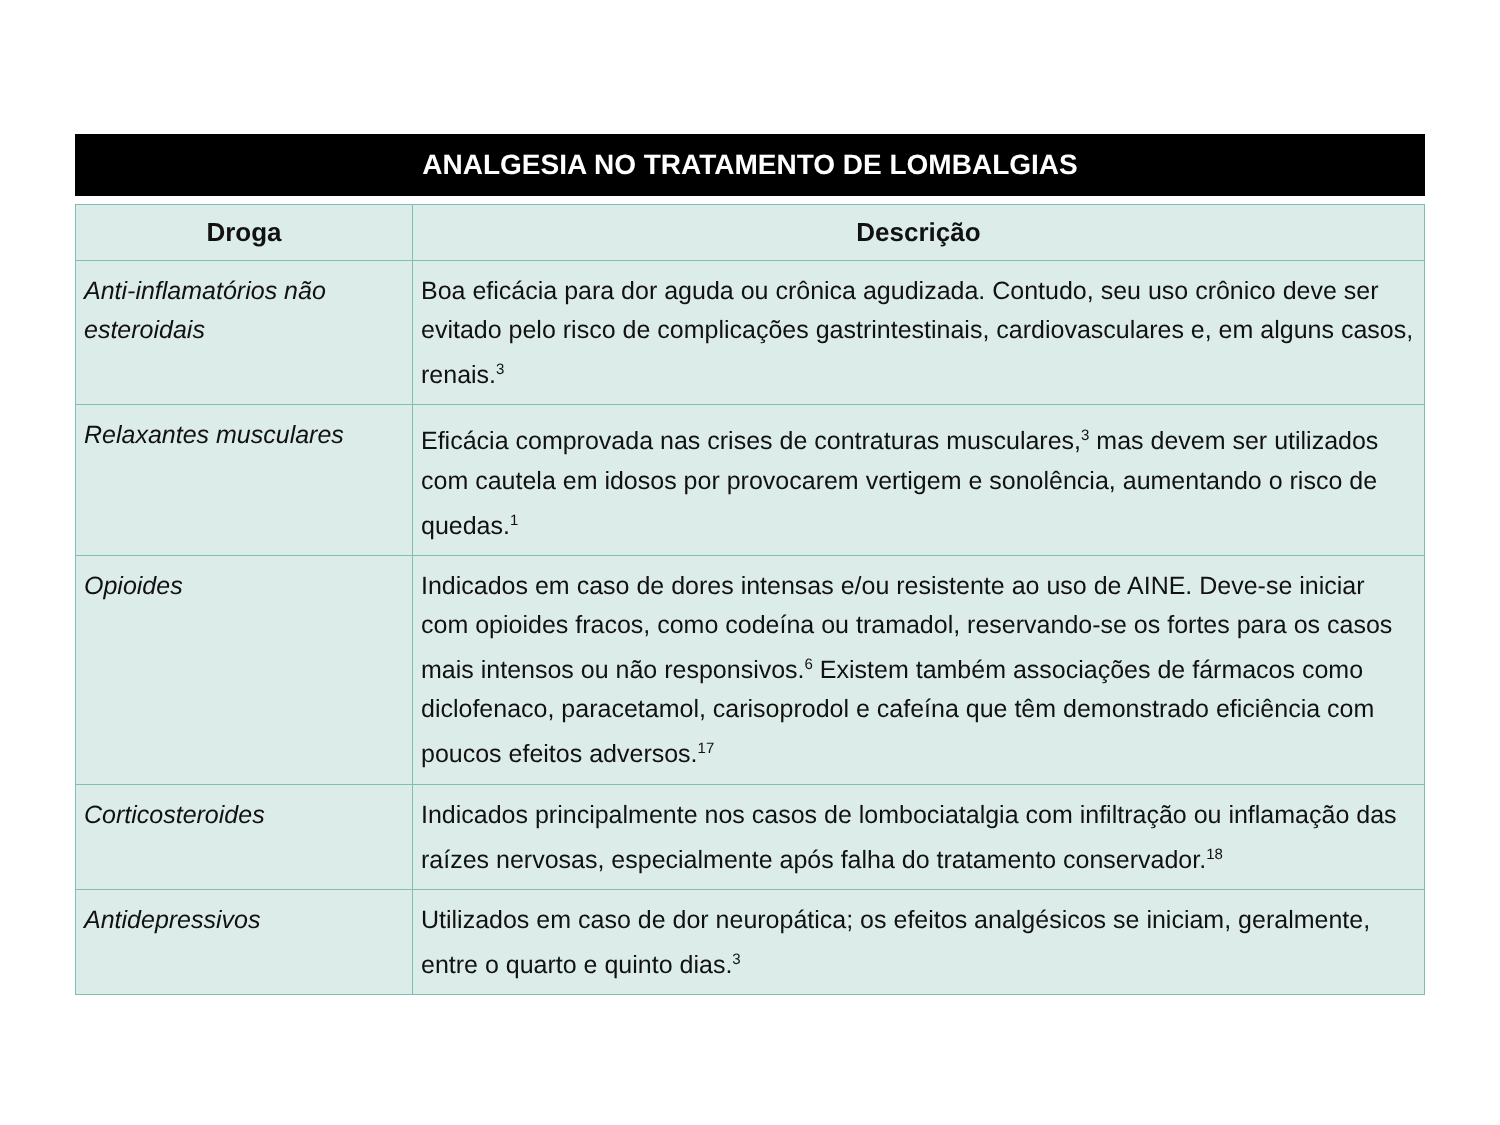ANALGESIA NO TRATAMENTO DE LOMBALGIAS
| Droga | Descrição |
| --- | --- |
| Anti-inflamatórios não esteroidais | Boa eficácia para dor aguda ou crônica agudizada. Contudo, seu uso crônico deve ser evitado pelo risco de complicações gastrintestinais, cardiovasculares e, em alguns casos, renais.<sup>3</sup> |
| Relaxantes musculares | Eficácia comprovada nas crises de contraturas musculares,<sup>3</sup> mas devem ser utilizados com cautela em idosos por provocarem vertigem e sonolência, aumentando o risco de quedas.<sup>1</sup> |
| Opioides | Indicados em caso de dores intensas e/ou resistente ao uso de AINE. Deve-se iniciar com opioides fracos, como codeína ou tramadol, reservando-se os fortes para os casos mais intensos ou não responsivos.<sup>6</sup> Existem também associações de fármacos como diclofenaco, paracetamol, carisoprodol e cafeína que têm demonstrado eficiência com poucos efeitos adversos.<sup>17</sup> |
| Corticosteroides | Indicados principalmente nos casos de lombociatalgia com infiltração ou inflamação das raízes nervosas, especialmente após falha do tratamento conservador.<sup>18</sup> |
| Antidepressivos | Utilizados em caso de dor neuropática; os efeitos analgésicos se iniciam, geralmente, entre o quarto e quinto dias.<sup>3</sup> |